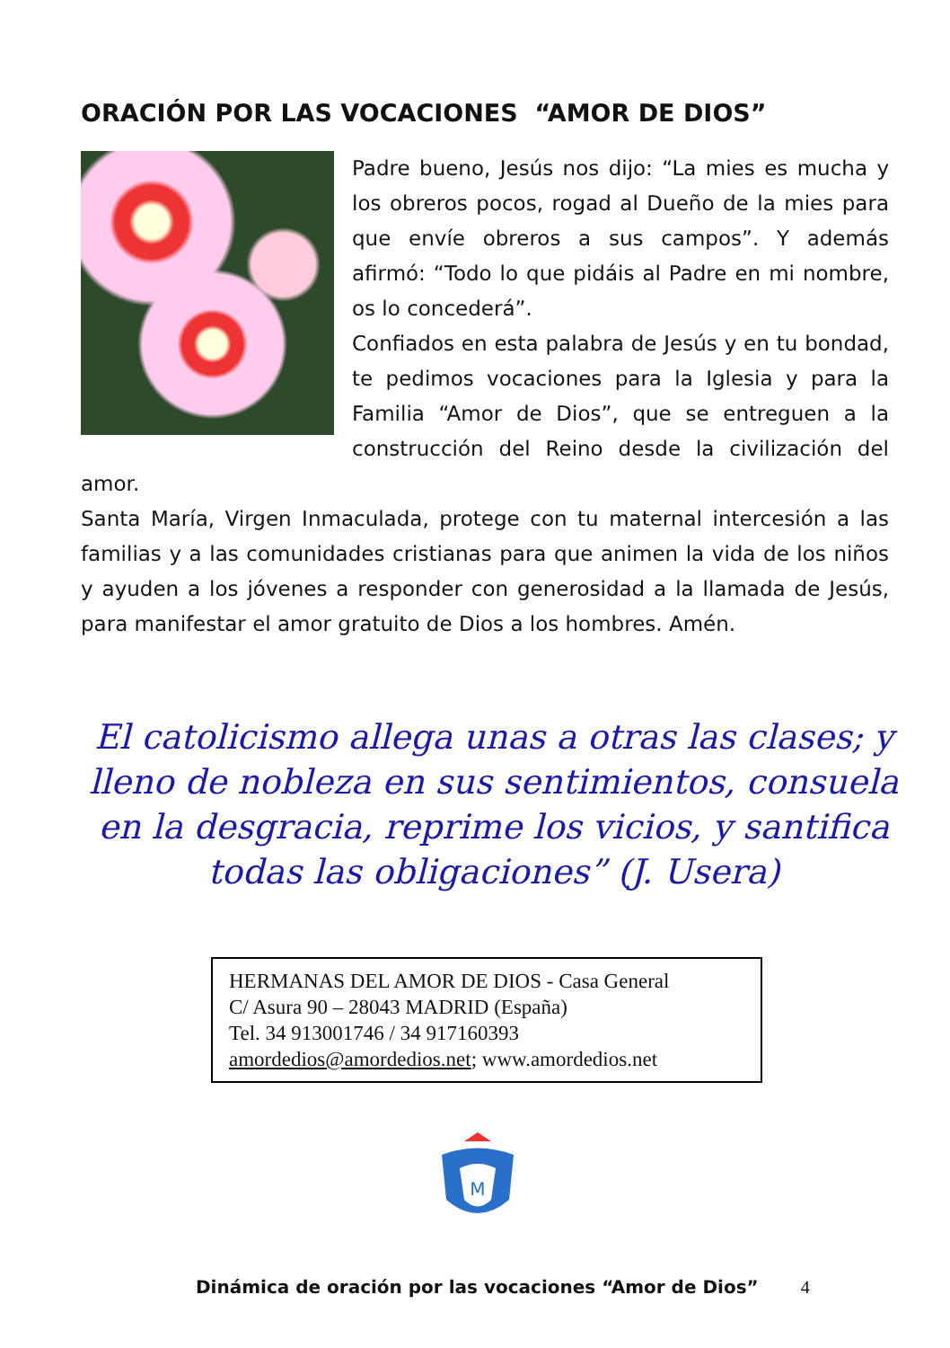ORACIÓN POR LAS VOCACIONES “AMOR DE DIOS”
Padre bueno, Jesús nos dijo: “La mies es mucha y los obreros pocos, rogad al Dueño de la mies para que envíe obreros a sus campos”. Y además afirmó: “Todo lo que pidáis al Padre en mi nombre, os lo concederá”.
Confiados en esta palabra de Jesús y en tu bondad, te pedimos vocaciones para la Iglesia y para la Familia “Amor de Dios”, que se entreguen a la construcción del Reino desde la civilización del amor.
Santa María, Virgen Inmaculada, protege con tu maternal intercesión a las familias y a las comunidades cristianas para que animen la vida de los niños y ayuden a los jóvenes a responder con generosidad a la llamada de Jesús, para manifestar el amor gratuito de Dios a los hombres. Amén.
El catolicismo allega unas a otras las clases; y lleno de nobleza en sus sentimientos, consuela en la desgracia, reprime los vicios, y santifica todas las obligaciones” (J. Usera)
HERMANAS DEL AMOR DE DIOS - Casa General
C/ Asura 90 – 28043 MADRID (España)
Tel. 34 913001746 / 34 917160393
amordedios@amordedios.net; www.amordedios.net
M
Dinámica de oración por las vocaciones “Amor de Dios” 4